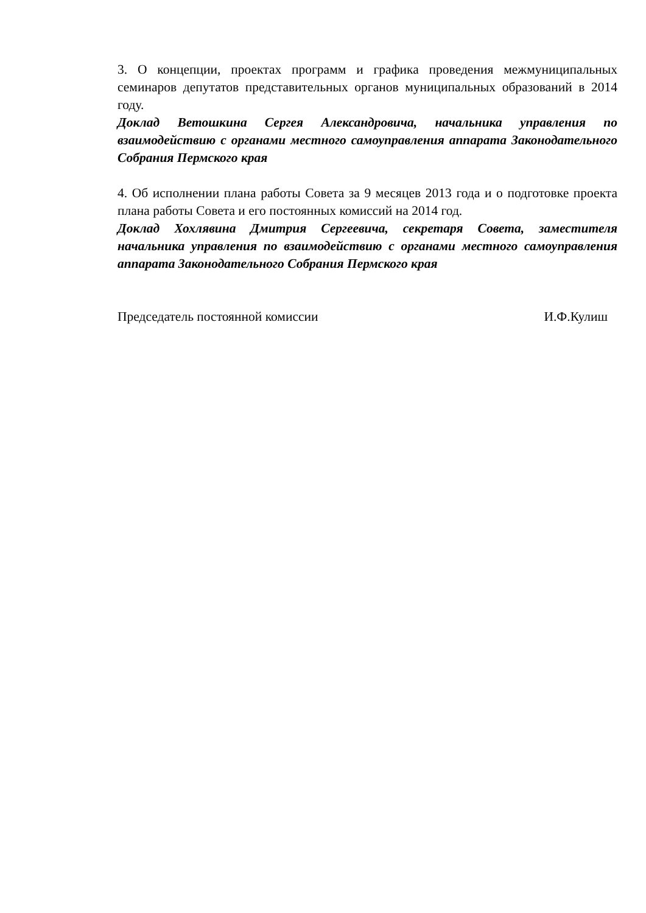3. О концепции, проектах программ и графика проведения межмуниципальных семинаров депутатов представительных органов муниципальных образований в 2014 году.
Доклад Ветошкина Сергея Александровича, начальника управления по взаимодействию с органами местного самоуправления аппарата Законодательного Собрания Пермского края
4. Об исполнении плана работы Совета за 9 месяцев 2013 года и о подготовке проекта плана работы Совета и его постоянных комиссий на 2014 год.
Доклад Хохлявина Дмитрия Сергеевича, секретаря Совета, заместителя начальника управления по взаимодействию с органами местного самоуправления аппарата Законодательного Собрания Пермского края
Председатель постоянной комиссии И.Ф.Кулиш